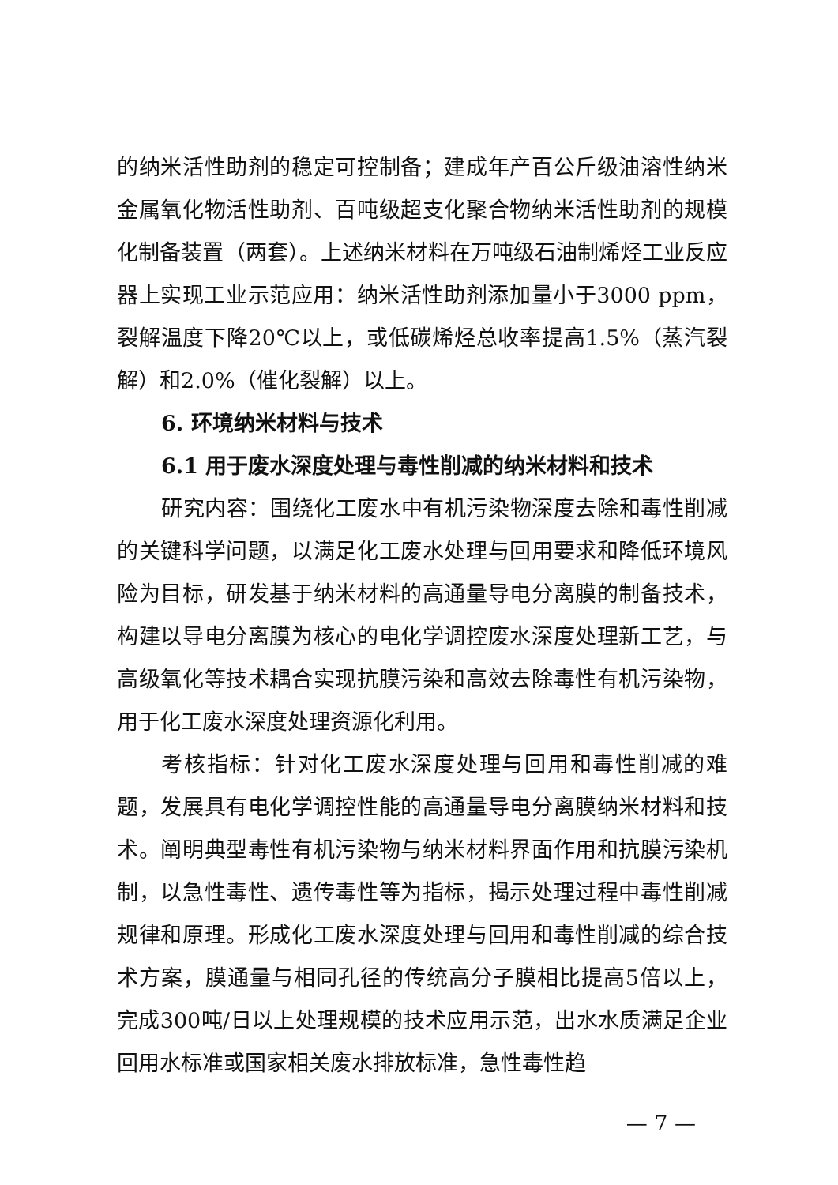的纳米活性助剂的稳定可控制备；建成年产百公斤级油溶性纳米金属氧化物活性助剂、百吨级超支化聚合物纳米活性助剂的规模化制备装置（两套）。上述纳米材料在万吨级石油制烯烃工业反应器上实现工业示范应用：纳米活性助剂添加量小于3000 ppm，裂解温度下降20℃以上，或低碳烯烃总收率提高1.5%（蒸汽裂解）和2.0%（催化裂解）以上。
6. 环境纳米材料与技术
6.1 用于废水深度处理与毒性削减的纳米材料和技术
研究内容：围绕化工废水中有机污染物深度去除和毒性削减的关键科学问题，以满足化工废水处理与回用要求和降低环境风险为目标，研发基于纳米材料的高通量导电分离膜的制备技术，构建以导电分离膜为核心的电化学调控废水深度处理新工艺，与高级氧化等技术耦合实现抗膜污染和高效去除毒性有机污染物，用于化工废水深度处理资源化利用。
考核指标：针对化工废水深度处理与回用和毒性削减的难题，发展具有电化学调控性能的高通量导电分离膜纳米材料和技术。阐明典型毒性有机污染物与纳米材料界面作用和抗膜污染机制，以急性毒性、遗传毒性等为指标，揭示处理过程中毒性削减规律和原理。形成化工废水深度处理与回用和毒性削减的综合技术方案，膜通量与相同孔径的传统高分子膜相比提高5倍以上，完成300吨/日以上处理规模的技术应用示范，出水水质满足企业回用水标准或国家相关废水排放标准，急性毒性趋
— 7 —